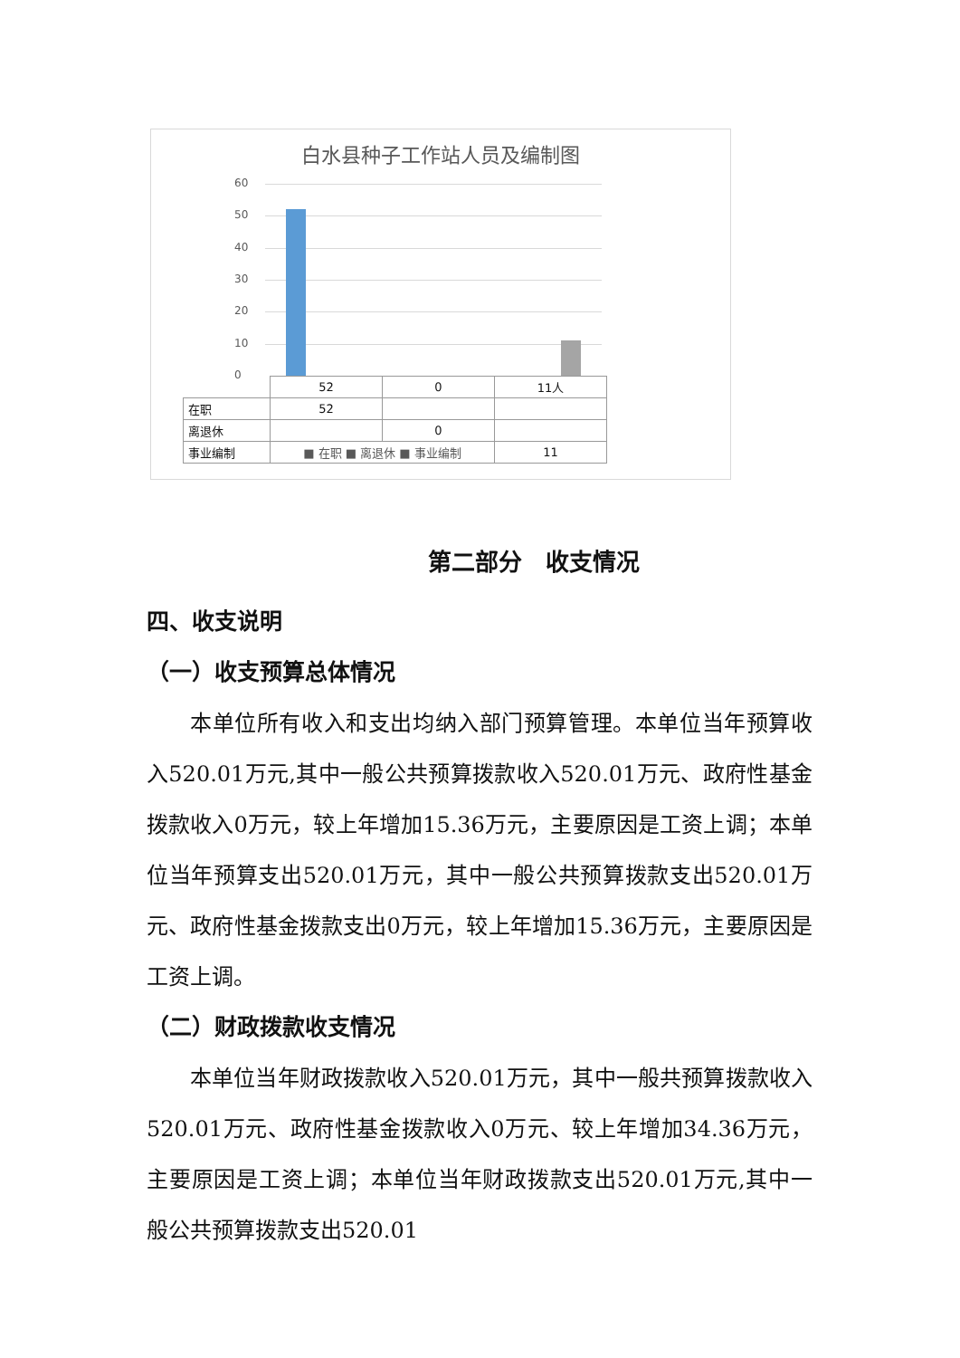白水县种子工作站人员及编制图
60
50
40
30
20
10
0
| | 52 | 0 | 11人 |
| 在职 | 52 | | |
| 离退休 | | 0 | |
| 事业编制 | ■ 在职 ■ 离退休 ■ 事业编制 | | 11 |
第二部分　收支情况
四、收支说明
（一）收支预算总体情况
本单位所有收入和支出均纳入部门预算管理。本单位当年预算收入520.01万元,其中一般公共预算拨款收入520.01万元、政府性基金拨款收入0万元，较上年增加15.36万元，主要原因是工资上调；本单位当年预算支出520.01万元，其中一般公共预算拨款支出520.01万元、政府性基金拨款支出0万元，较上年增加15.36万元，主要原因是工资上调。
（二）财政拨款收支情况
本单位当年财政拨款收入520.01万元，其中一般共预算拨款收入520.01万元、政府性基金拨款收入0万元、较上年增加34.36万元，主要原因是工资上调；本单位当年财政拨款支出520.01万元,其中一般公共预算拨款支出520.01